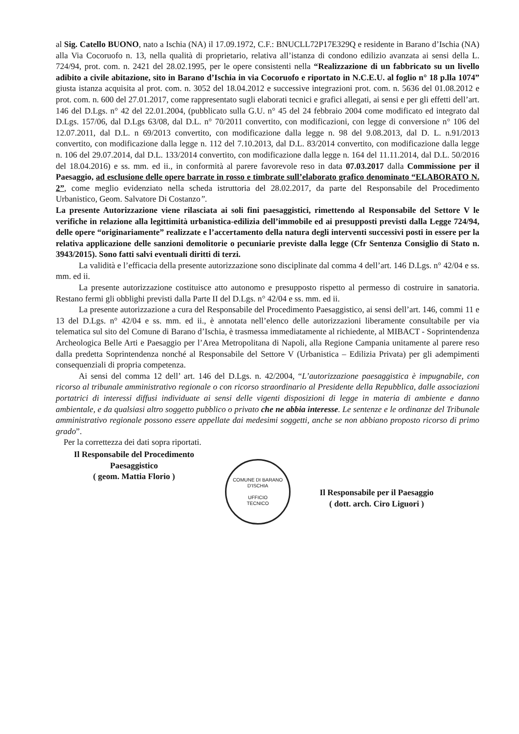al Sig. Catello BUONO, nato a Ischia (NA) il 17.09.1972, C.F.: BNUCLL72P17E329Q e residente in Barano d’Ischia (NA) alla Via Cocoruofo n. 13, nella qualità di proprietario, relativa all’istanza di condono edilizio avanzata ai sensi della L. 724/94, prot. com. n. 2421 del 28.02.1995, per le opere consistenti nella “Realizzazione di un fabbricato su un livello adibito a civile abitazione, sito in Barano d’Ischia in via Cocoruofo e riportato in N.C.E.U. al foglio n° 18 p.lla 1074” giusta istanza acquisita al prot. com. n. 3052 del 18.04.2012 e successive integrazioni prot. com. n. 5636 del 01.08.2012 e prot. com. n. 600 del 27.01.2017, come rappresentato sugli elaborati tecnici e grafici allegati, ai sensi e per gli effetti dell’art. 146 del D.Lgs. n° 42 del 22.01.2004, (pubblicato sulla G.U. n° 45 del 24 febbraio 2004 come modificato ed integrato dal D.Lgs. 157/06, dal D.Lgs 63/08, dal D.L. n° 70/2011 convertito, con modificazioni, con legge di conversione n° 106 del 12.07.2011, dal D.L. n 69/2013 convertito, con modificazione dalla legge n. 98 del 9.08.2013, dal D. L. n.91/2013 convertito, con modificazione dalla legge n. 112 del 7.10.2013, dal D.L. 83/2014 convertito, con modificazione dalla legge n. 106 del 29.07.2014, dal D.L. 133/2014 convertito, con modificazione dalla legge n. 164 del 11.11.2014, dal D.L. 50/2016 del 18.04.2016) e ss. mm. ed ii., in conformità al parere favorevole reso in data 07.03.2017 dalla Commissione per il Paesaggio, ad esclusione delle opere barrate in rosso e timbrate sull’elaborato grafico denominato “ELABORATO N. 2”, come meglio evidenziato nella scheda istruttoria del 28.02.2017, da parte del Responsabile del Procedimento Urbanistico, Geom. Salvatore Di Costanzo”.
La presente Autorizzazione viene rilasciata ai soli fini paesaggistici, rimettendo al Responsabile del Settore V le verifiche in relazione alla legittimità urbanistica-edilizia dell’immobile ed ai presupposti previsti dalla Legge 724/94, delle opere “originariamente” realizzate e l’accertamento della natura degli interventi successivi posti in essere per la relativa applicazione delle sanzioni demolitorie o pecuniarie previste dalla legge (Cfr Sentenza Consiglio di Stato n. 3943/2015). Sono fatti salvi eventuali diritti di terzi.
La validità e l’efficacia della presente autorizzazione sono disciplinate dal comma 4 dell’art. 146 D.Lgs. n° 42/04 e ss. mm. ed ii.
La presente autorizzazione costituisce atto autonomo e presupposto rispetto al permesso di costruire in sanatoria. Restano fermi gli obblighi previsti dalla Parte II del D.Lgs. n° 42/04 e ss. mm. ed ii.
La presente autorizzazione a cura del Responsabile del Procedimento Paesaggistico, ai sensi dell’art. 146, commi 11 e 13 del D.Lgs. n° 42/04 e ss. mm. ed ii., è annotata nell’elenco delle autorizzazioni liberamente consultabile per via telematica sul sito del Comune di Barano d’Ischia, è trasmessa immediatamente al richiedente, al MIBACT - Soprintendenza Archeologica Belle Arti e Paesaggio per l’Area Metropolitana di Napoli, alla Regione Campania unitamente al parere reso dalla predetta Soprintendenza nonché al Responsabile del Settore V (Urbanistica – Edilizia Privata) per gli adempimenti consequenziali di propria competenza.
Ai sensi del comma 12 dell’ art. 146 del D.Lgs. n. 42/2004, “L’autorizzazione paesaggistica è impugnabile, con ricorso al tribunale amministrativo regionale o con ricorso straordinario al Presidente della Repubblica, dalle associazioni portatrici di interessi diffusi individuate ai sensi delle vigenti disposizioni di legge in materia di ambiente e danno ambientale, e da qualsiasi altro soggetto pubblico o privato che ne abbia interesse. Le sentenze e le ordinanze del Tribunale amministrativo regionale possono essere appellate dai medesimi soggetti, anche se non abbiano proposto ricorso di primo grado”.
Per la correttezza dei dati sopra riportati.
Il Responsabile del Procedimento
Paesaggistico
( geom. Mattia Florio )
COMUNE DI BARANO D'ISCHIA
UFFICIO
TECNICO
Il Responsabile per il Paesaggio
( dott. arch. Ciro Liguori )